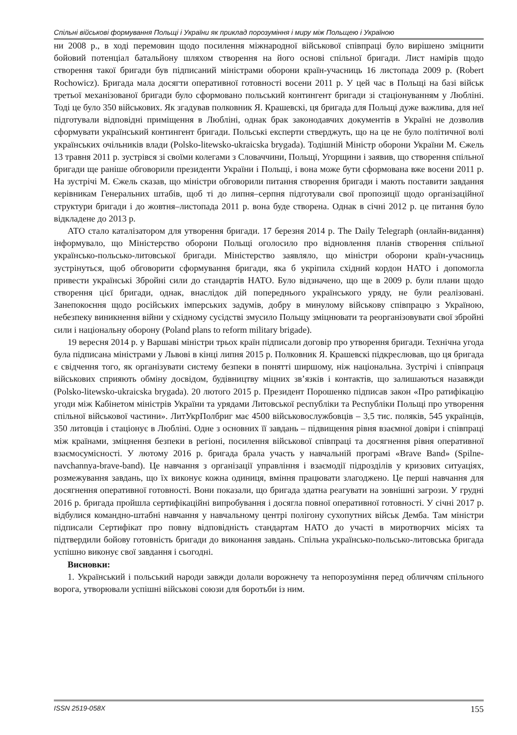Спільні військові формування Польщі і України як приклад порозуміння і миру між Польщею і Україною
ни 2008 р., в ході перемовин щодо посилення міжнародної військової співпраці було вирішено зміцнити бойовий потенціал батальйону шляхом створення на його основі спільної бригади. Лист намірів щодо створення такої бригади був підписаний міністрами оборони країн-учасниць 16 листопада 2009 р. (Robert Rochowicz). Бригада мала досягти оперативної готовності восени 2011 р. У цей час в Польщі на базі військ третьої механізованої бригади було сформовано польський контингент бригади зі стаціонуванням у Любліні. Тоді це було 350 військових. Як згадував полковник Я. Крашевскі, ця бригада для Польщі дуже важлива, для неї підготували відповідні приміщення в Любліні, однак брак законодавчих документів в Україні не дозволив сформувати український контингент бригади. Польські експерти стверджуть, що на це не було політичної волі українських очільників влади (Polsko-litewsko-ukraicska brygada). Тодішній Міністр оборони України М. Єжель 13 травня 2011 р. зустрівся зі своїми колегами з Словаччини, Польщі, Угорщини і заявив, що створення спільної бригади ще раніше обговорили президенти України і Польщі, і вона може бути сформована вже восени 2011 р. На зустрічі М. Єжель сказав, що міністри обговорили питання створення бригади і мають поставити завдання керівникам Генеральних штабів, щоб ті до липня–серпня підготували свої пропозиції щодо організаційної структури бригади і до жовтня–листопада 2011 р. вона буде створена. Однак в січні 2012 р. це питання було відкладене до 2013 р.
АТО стало каталізатором для утворення бригади. 17 березня 2014 р. The Daily Telegraph (онлайн-видання) інформувало, що Міністерство оборони Польщі оголосило про відновлення планів створення спільної українсько-польсько-литовської бригади. Міністерство заявляло, що міністри оборони країн-учасниць зустрінуться, щоб обговорити сформування бригади, яка б укріпила східний кордон НАТО і допомогла привести українські Збройні сили до стандартів НАТО. Було відзначено, що ще в 2009 р. були плани щодо створення цієї бригади, однак, внаслідок дій попереднього українського уряду, не були реалізовані. Занепокоєння щодо російських імперських задумів, добру в минулому військову співпрацю з Україною, небезпеку виникнення війни у східному сусідстві змусило Польщу зміцнювати та реорганізовувати свої збройні сили і національну оборону (Poland plans to reform military brigade).
19 вересня 2014 р. у Варшаві міністри трьох країн підписали договір про утворення бригади. Технічна угода була підписана міністрами у Львові в кінці липня 2015 р. Полковник Я. Крашевскі підкреслював, що ця бригада є свідчення того, як організувати систему безпеки в понятті ширшому, ніж національна. Зустрічі і співпраця військових сприяють обміну досвідом, будівництву міцних зв’язків і контактів, що залишаються назавжди (Polsko-litewsko-ukraicska brygada). 20 лютого 2015 р. Президент Порошенко підписав закон «Про ратифікацію угоди між Кабінетом міністрів України та урядами Литовської республіки та Республіки Польщі про утворення спільної військової частини». ЛитУкрПолбриг має 4500 військовослужбовців – 3,5 тис. поляків, 545 українців, 350 литовців і стаціонує в Любліні. Одне з основних її завдань – підвищення рівня взаємної довіри і співпраці між країнами, зміцнення безпеки в регіоні, посилення військової співпраці та досягнення рівня оперативної взаємосумісності. У лютому 2016 р. бригада брала участь у навчальній програмі «Brave Band» (Spilne-navchannya-brave-band). Це навчання з організації управління і взаємодії підрозділів у кризових ситуаціях, розмежування завдань, що їх виконує кожна одиниця, вміння працювати злагоджено. Це перші навчання для досягнення оперативної готовності. Вони показали, що бригада здатна реагувати на зовнішні загрози. У грудні 2016 р. бригада пройшла сертифікаційні випробування і досягла повної оперативної готовності. У січні 2017 р. відбулися командно-штабні навчання у навчальному центрі полігону сухопутних військ Демба. Там міністри підписали Сертифікат про повну відповідність стандартам НАТО до участі в миротворчих місіях та підтвердили бойову готовність бригади до виконання завдань. Спільна українсько-польсько-литовська бригада успішно виконує свої завдання і сьогодні.
Висновки:
1. Український і польський народи завжди долали ворожнечу та непорозуміння перед обличчям спільного ворога, утворювали успішні військові союзи для боротьби із ним.
ISSN 2519-058X 155